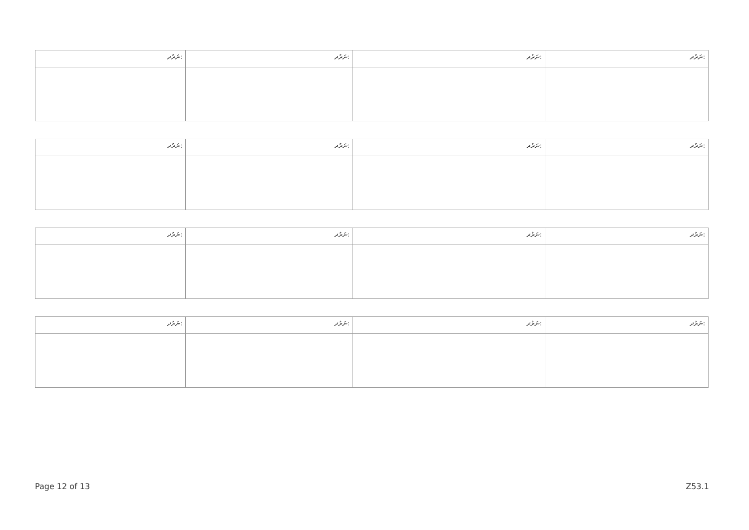| ނަރުދ: | ނަރުދ: | ނަރުދ: | ނަރުދ: |
| ނަރުދ: | ނަރުދ: | ނަރުދ: | ނަރުދ: |
| ނަރުދ: | ނަރުދ: | ނަރުދ: | ނަރުދ: |
| ނަރުދ: | ނަރުދ: | ނަރުދ: | ނަރުދ: |
Page 12 of 13 Z53.1